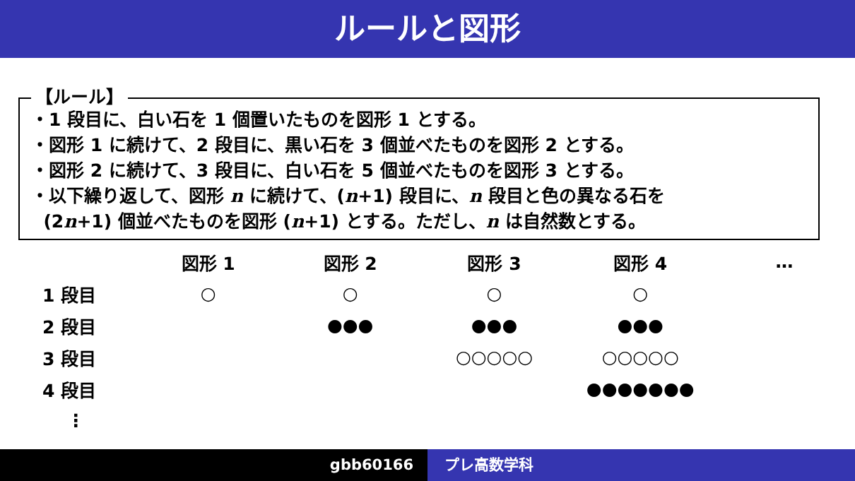ルールと図形
【ルール】
・1 段目に、白い石を 1 個置いたものを図形 1 とする。
・図形 1 に続けて、2 段目に、黒い石を 3 個並べたものを図形 2 とする。
・図形 2 に続けて、3 段目に、白い石を 5 個並べたものを図形 3 とする。
・以下繰り返して、図形 n に続けて、(n+1) 段目に、n 段目と色の異なる石を
(2n+1) 個並べたものを図形 (n+1) とする。ただし、n は自然数とする。
| | 図形 1 | 図形 2 | 図形 3 | 図形 4 | … |
| 1 段目 | ○ | ○ | ○ | ○ | |
| 2 段目 | | ●●● | ●●● | ●●● | |
| 3 段目 | | | ○○○○○ | ○○○○○ | |
| 4 段目 | | | | ●●●●●●● | |
| ⋮ | | | | | |
gbb60166 プレ高数学科